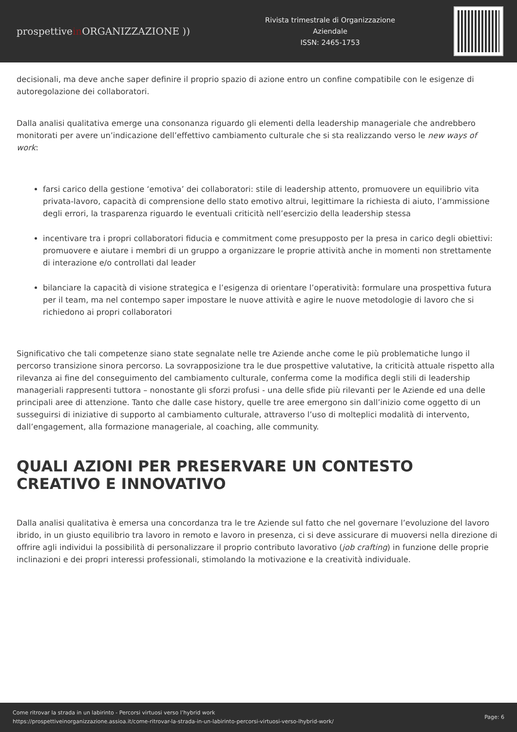prospettivein ORGANIZZAZIONE ))
Rivista trimestrale di Organizzazione
Aziendale
ISSN: 2465-1753
decisionali, ma deve anche saper definire il proprio spazio di azione entro un confine compatibile con le esigenze di autoregolazione dei collaboratori.
Dalla analisi qualitativa emerge una consonanza riguardo gli elementi della leadership manageriale che andrebbero monitorati per avere un’indicazione dell’effettivo cambiamento culturale che si sta realizzando verso le new ways of work:
farsi carico della gestione ‘emotiva’ dei collaboratori: stile di leadership attento, promuovere un equilibrio vita privata-lavoro, capacità di comprensione dello stato emotivo altrui, legittimare la richiesta di aiuto, l’ammissione degli errori, la trasparenza riguardo le eventuali criticità nell’esercizio della leadership stessa
incentivare tra i propri collaboratori fiducia e commitment come presupposto per la presa in carico degli obiettivi: promuovere e aiutare i membri di un gruppo a organizzare le proprie attività anche in momenti non strettamente di interazione e/o controllati dal leader
bilanciare la capacità di visione strategica e l’esigenza di orientare l’operatività: formulare una prospettiva futura per il team, ma nel contempo saper impostare le nuove attività e agire le nuove metodologie di lavoro che si richiedono ai propri collaboratori
Significativo che tali competenze siano state segnalate nelle tre Aziende anche come le più problematiche lungo il percorso transizione sinora percorso. La sovrapposizione tra le due prospettive valutative, la criticità attuale rispetto alla rilevanza ai fine del conseguimento del cambiamento culturale, conferma come la modifica degli stili di leadership manageriali rappresenti tuttora – nonostante gli sforzi profusi - una delle sfide più rilevanti per le Aziende ed una delle principali aree di attenzione. Tanto che dalle case history, quelle tre aree emergono sin dall’inizio come oggetto di un susseguirsi di iniziative di supporto al cambiamento culturale, attraverso l’uso di molteplici modalità di intervento, dall’engagement, alla formazione manageriale, al coaching, alle community.
QUALI AZIONI PER PRESERVARE UN CONTESTO CREATIVO E INNOVATIVO
Dalla analisi qualitativa è emersa una concordanza tra le tre Aziende sul fatto che nel governare l’evoluzione del lavoro ibrido, in un giusto equilibrio tra lavoro in remoto e lavoro in presenza, ci si deve assicurare di muoversi nella direzione di offrire agli individui la possibilità di personalizzare il proprio contributo lavorativo (job crafting) in funzione delle proprie inclinazioni e dei propri interessi professionali, stimolando la motivazione e la creatività individuale.
Come ritrovar la strada in un labirinto - Percorsi virtuosi verso l’hybrid work
https://prospettiveinorganizzazione.assioa.it/come-ritrovar-la-strada-in-un-labirinto-percorsi-virtuosi-verso-lhybrid-work/
Page: 6